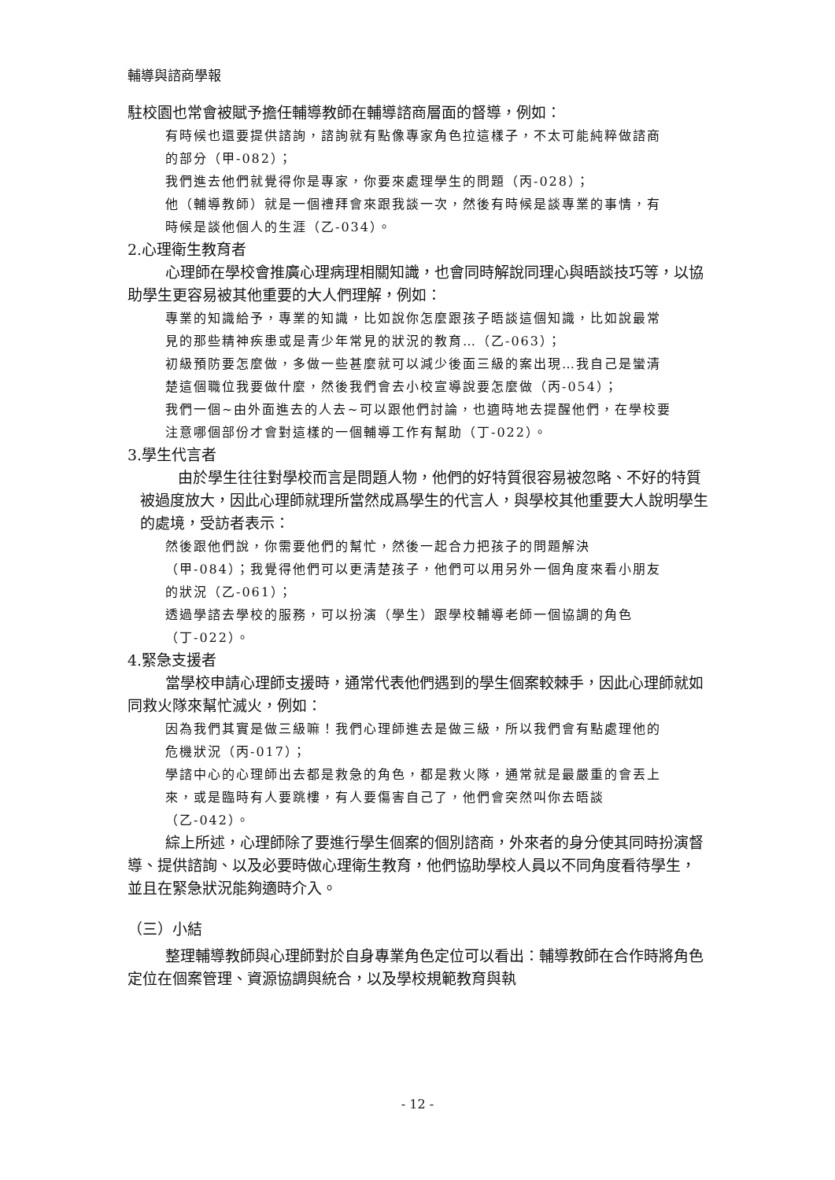輔導與諮商學報
駐校園也常會被賦予擔任輔導教師在輔導諮商層面的督導，例如：
有時候也還要提供諮詢，諮詢就有點像專家角色拉這樣子，不太可能純粹做諮商的部分（甲-082）；
我們進去他們就覺得你是專家，你要來處理學生的問題（丙-028）；
他（輔導教師）就是一個禮拜會來跟我談一次，然後有時候是談專業的事情，有時候是談他個人的生涯（乙-034）。
2.心理衛生教育者
心理師在學校會推廣心理病理相關知識，也會同時解說同理心與晤談技巧等，以協助學生更容易被其他重要的大人們理解，例如：
專業的知識給予，專業的知識，比如說你怎麼跟孩子晤談這個知識，比如說最常見的那些精神疾患或是青少年常見的狀況的教育…（乙-063）；
初級預防要怎麼做，多做一些甚麼就可以減少後面三級的案出現…我自己是蠻清楚這個職位我要做什麼，然後我們會去小校宣導說要怎麼做（丙-054）；
我們一個~由外面進去的人去~可以跟他們討論，也適時地去提醒他們，在學校要注意哪個部份才會對這樣的一個輔導工作有幫助（丁-022）。
3.學生代言者
由於學生往往對學校而言是問題人物，他們的好特質很容易被忽略、不好的特質被過度放大，因此心理師就理所當然成爲學生的代言人，與學校其他重要大人說明學生的處境，受訪者表示：
然後跟他們說，你需要他們的幫忙，然後一起合力把孩子的問題解決（甲-084）；我覺得他們可以更清楚孩子，他們可以用另外一個角度來看小朋友的狀況（乙-061）；
透過學諮去學校的服務，可以扮演（學生）跟學校輔導老師一個協調的角色（丁-022）。
4.緊急支援者
當學校申請心理師支援時，通常代表他們遇到的學生個案較棘手，因此心理師就如同救火隊來幫忙滅火，例如：
因為我們其實是做三級嘛！我們心理師進去是做三級，所以我們會有點處理他的危機狀況（丙-017）；
學諮中心的心理師出去都是救急的角色，都是救火隊，通常就是最嚴重的會丟上來，或是臨時有人要跳樓，有人要傷害自己了，他們會突然叫你去晤談（乙-042）。
綜上所述，心理師除了要進行學生個案的個別諮商，外來者的身分使其同時扮演督導、提供諮詢、以及必要時做心理衛生教育，他們協助學校人員以不同角度看待學生，並且在緊急狀況能夠適時介入。
（三）小結
整理輔導教師與心理師對於自身專業角色定位可以看出：輔導教師在合作時將角色定位在個案管理、資源協調與統合，以及學校規範教育與執
- 12 -